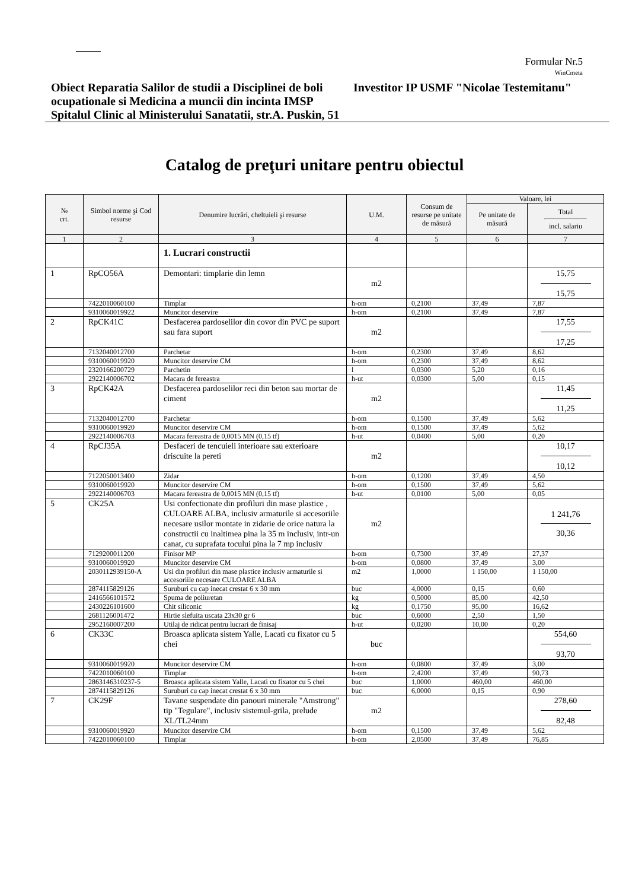Formular Nr.5
WinCmeta
Obiect Reparatia Salilor de studii a Disciplinei de boli ocupationale si Medicina a muncii din incinta IMSP Spitalul Clinic al Ministerului Sanatatii, str.A. Puskin, 51
Investitor IP USMF "Nicolae Testemitanu"
Catalog de preţuri unitare pentru obiectul
| № crt. | Simbol norme şi Cod resurse | Denumire lucrări, cheltuieli şi resurse | U.M. | Consum de resurse pe unitate de măsură | Valoare, lei | |
| --- | --- | --- | --- | --- | --- | --- |
| | | | | | Pe unitate de măsură | Total incl. salariu |
| 1 | 2 | 3 | 4 | 5 | 6 | 7 |
| | | 1. Lucrari constructii | | | | |
| 1 | RpCO56A | Demontari: timplarie din lemn | m2 | | | 15,75 15,75 |
| | 7422010060100 | Timplar | h-om | 0,2100 | 37,49 | 7,87 |
| | 9310060019922 | Muncitor deservire | h-om | 0,2100 | 37,49 | 7,87 |
| 2 | RpCK41C | Desfacerea pardoselilor din covor din PVC pe suport sau fara suport | m2 | | | 17,55 17,25 |
| | 7132040012700 | Parchetar | h-om | 0,2300 | 37,49 | 8,62 |
| | 9310060019920 | Muncitor deservire CM | h-om | 0,2300 | 37,49 | 8,62 |
| | 2320166200729 | Parchetin | l | 0,0300 | 5,20 | 0,16 |
| | 2922140006702 | Macara de fereastra | h-ut | 0,0300 | 5,00 | 0,15 |
| 3 | RpCK42A | Desfacerea pardoselilor reci din beton sau mortar de ciment | m2 | | | 11,45 11,25 |
| | 7132040012700 | Parchetar | h-om | 0,1500 | 37,49 | 5,62 |
| | 9310060019920 | Muncitor deservire CM | h-om | 0,1500 | 37,49 | 5,62 |
| | 2922140006703 | Macara fereastra de 0,0015 MN (0,15 tf) | h-ut | 0,0400 | 5,00 | 0,20 |
| 4 | RpCJ35A | Desfaceri de tencuieli interioare sau exterioare driscuite la pereti | m2 | | | 10,17 10,12 |
| | 7122050013400 | Zidar | h-om | 0,1200 | 37,49 | 4,50 |
| | 9310060019920 | Muncitor deservire CM | h-om | 0,1500 | 37,49 | 5,62 |
| | 2922140006703 | Macara fereastra de 0,0015 MN (0,15 tf) | h-ut | 0,0100 | 5,00 | 0,05 |
| 5 | CK25A | Usi confectionate din profiluri din mase plastice , CULOARE ALBA, inclusiv armaturile si accesoriile necesare usilor montate in zidarie de orice natura la constructii cu inaltimea pina la 35 m inclusiv, intr-un canat, cu suprafata tocului pina la 7 mp inclusiv | m2 | | | 1 241,76 30,36 |
| | 7129200011200 | Finisor MP | h-om | 0,7300 | 37,49 | 27,37 |
| | 9310060019920 | Muncitor deservire CM | h-om | 0,0800 | 37,49 | 3,00 |
| | 2030112939150-A | Usi din profiluri din mase plastice inclusiv armaturile si accesoriile necesare CULOARE ALBA | m2 | 1,0000 | 1 150,00 | 1 150,00 |
| | 2874115829126 | Suruburi cu cap inecat crestat 6 x 30 mm | buc | 4,0000 | 0,15 | 0,60 |
| | 2416566101572 | Spuma de poliuretan | kg | 0,5000 | 85,00 | 42,50 |
| | 2430226101600 | Chit siliconic | kg | 0,1750 | 95,00 | 16,62 |
| | 2681126001472 | Hirtie slefuita uscata 23x30 gr 6 | buc | 0,6000 | 2,50 | 1,50 |
| | 2952160007200 | Utilaj de ridicat pentru lucrari de finisaj | h-ut | 0,0200 | 10,00 | 0,20 |
| 6 | CK33C | Broasca aplicata sistem Yalle, Lacati cu fixator cu 5 chei | buc | | | 554,60 93,70 |
| | 9310060019920 | Muncitor deservire CM | h-om | 0,0800 | 37,49 | 3,00 |
| | 7422010060100 | Timplar | h-om | 2,4200 | 37,49 | 90,73 |
| | 2863146310237-5 | Broasca aplicata sistem Yalle, Lacati cu fixator cu 5 chei | buc | 1,0000 | 460,00 | 460,00 |
| | 2874115829126 | Suruburi cu cap inecat crestat 6 x 30 mm | buc | 6,0000 | 0,15 | 0,90 |
| 7 | CK29F | Tavane suspendate din panouri minerale "Amstrong" tip "Tegulare", inclusiv sistemul-grila, prelude XL/TL24mm | m2 | | | 278,60 82,48 |
| | 9310060019920 | Muncitor deservire CM | h-om | 0,1500 | 37,49 | 5,62 |
| | 7422010060100 | Timplar | h-om | 2,0500 | 37,49 | 76,85 |